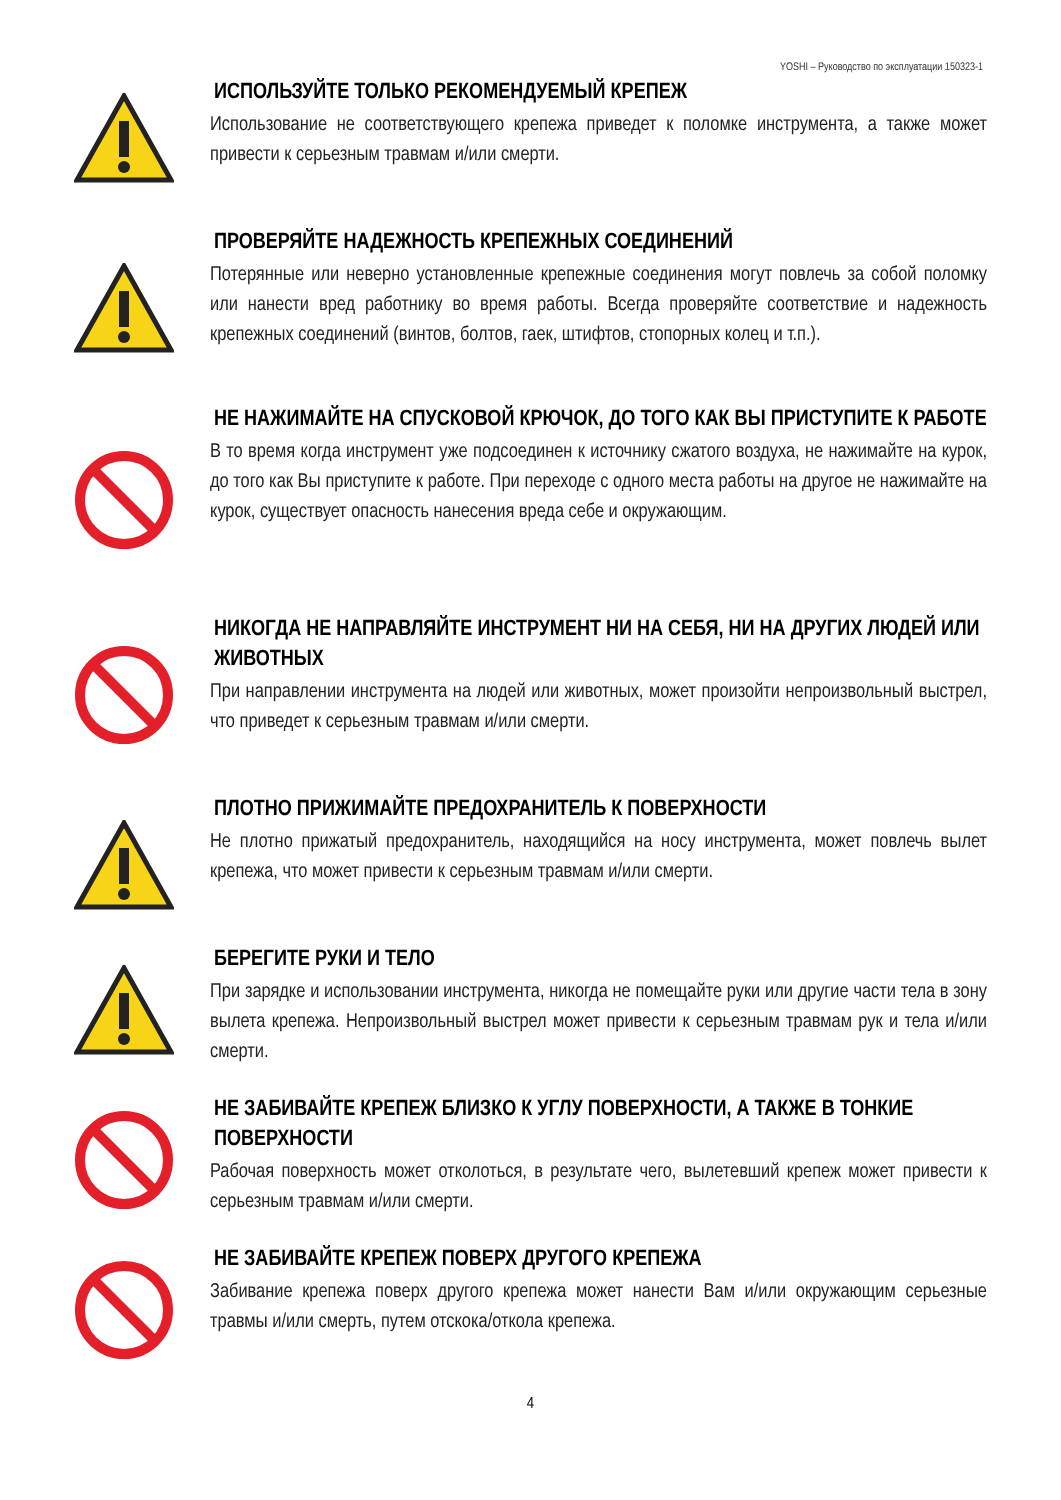YOSHI – Руководство по эксплуатации 150323-1
ИСПОЛЬЗУЙТЕ ТОЛЬКО РЕКОМЕНДУЕМЫЙ КРЕПЕЖ
Использование не соответствующего крепежа приведет к поломке инструмента, а также может привести к серьезным травмам и/или смерти.
ПРОВЕРЯЙТЕ НАДЕЖНОСТЬ КРЕПЕЖНЫХ СОЕДИНЕНИЙ
Потерянные или неверно установленные крепежные соединения могут повлечь за собой поломку или нанести вред работнику во время работы. Всегда проверяйте соответствие и надежность крепежных соединений (винтов, болтов, гаек, штифтов, стопорных колец и т.п.).
НЕ НАЖИМАЙТЕ НА СПУСКОВОЙ КРЮЧОК, ДО ТОГО КАК ВЫ ПРИСТУПИТЕ К РАБОТЕ
В то время когда инструмент уже подсоединен к источнику сжатого воздуха, не нажимайте на курок, до того как Вы приступите к работе. При переходе с одного места работы на другое не нажимайте на курок, существует опасность нанесения вреда себе и окружающим.
НИКОГДА НЕ НАПРАВЛЯЙТЕ ИНСТРУМЕНТ НИ НА СЕБЯ, НИ НА ДРУГИХ ЛЮДЕЙ ИЛИ ЖИВОТНЫХ
При направлении инструмента на людей или животных, может произойти непроизвольный выстрел, что приведет к серьезным травмам и/или смерти.
ПЛОТНО ПРИЖИМАЙТЕ ПРЕДОХРАНИТЕЛЬ К ПОВЕРХНОСТИ
Не плотно прижатый предохранитель, находящийся на носу инструмента, может повлечь вылет крепежа, что может привести к серьезным травмам и/или смерти.
БЕРЕГИТЕ РУКИ И ТЕЛО
При зарядке и использовании инструмента, никогда не помещайте руки или другие части тела в зону вылета крепежа. Непроизвольный выстрел может привести к серьезным травмам рук и тела и/или смерти.
НЕ ЗАБИВАЙТЕ КРЕПЕЖ БЛИЗКО К УГЛУ ПОВЕРХНОСТИ, А ТАКЖЕ В ТОНКИЕ ПОВЕРХНОСТИ
Рабочая поверхность может отколоться, в результате чего, вылетевший крепеж может привести к серьезным травмам и/или смерти.
НЕ ЗАБИВАЙТЕ КРЕПЕЖ ПОВЕРХ ДРУГОГО КРЕПЕЖА
Забивание крепежа поверх другого крепежа может нанести Вам и/или окружающим серьезные травмы и/или смерть, путем отскока/откола крепежа.
4